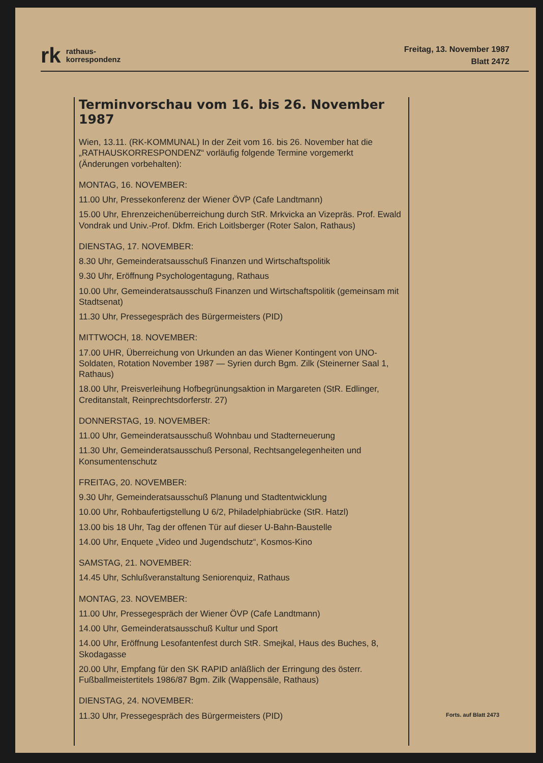rk rathaus-
korrespondenz
Freitag, 13. November 1987
Blatt 2472
Terminvorschau vom 16. bis 26. November 1987
Wien, 13.11. (RK-KOMMUNAL) In der Zeit vom 16. bis 26. November hat die „RATHAUSKORRESPONDENZ“ vorläufig folgende Termine vorgemerkt (Änderungen vorbehalten):
MONTAG, 16. NOVEMBER:
11.00 Uhr, Pressekonferenz der Wiener ÖVP (Cafe Landtmann)
15.00 Uhr, Ehrenzeichenüberreichung durch StR. Mrkvicka an Vizepräs. Prof. Ewald Vondrak und Univ.-Prof. Dkfm. Erich Loitlsberger (Roter Salon, Rathaus)
DIENSTAG, 17. NOVEMBER:
8.30 Uhr, Gemeinderatsausschuß Finanzen und Wirtschaftspolitik
9.30 Uhr, Eröffnung Psychologentagung, Rathaus
10.00 Uhr, Gemeinderatsausschuß Finanzen und Wirtschaftspolitik (gemeinsam mit Stadtsenat)
11.30 Uhr, Pressegespräch des Bürgermeisters (PID)
MITTWOCH, 18. NOVEMBER:
17.00 UHR, Überreichung von Urkunden an das Wiener Kontingent von UNO-Soldaten, Rotation November 1987 — Syrien durch Bgm. Zilk (Steinerner Saal 1, Rathaus)
18.00 Uhr, Preisverleihung Hofbegrünungsaktion in Margareten (StR. Edlinger, Creditanstalt, Reinprechtsdorferstr. 27)
DONNERSTAG, 19. NOVEMBER:
11.00 Uhr, Gemeinderatsausschuß Wohnbau und Stadterneuerung
11.30 Uhr, Gemeinderatsausschuß Personal, Rechtsangelegenheiten und Konsumentenschutz
FREITAG, 20. NOVEMBER:
9.30 Uhr, Gemeinderatsausschuß Planung und Stadtentwicklung
10.00 Uhr, Rohbaufertigstellung U 6/2, Philadelphiabrücke (StR. Hatzl)
13.00 bis 18 Uhr, Tag der offenen Tür auf dieser U-Bahn-Baustelle
14.00 Uhr, Enquete „Video und Jugendschutz“, Kosmos-Kino
SAMSTAG, 21. NOVEMBER:
14.45 Uhr, Schlußveranstaltung Seniorenquiz, Rathaus
MONTAG, 23. NOVEMBER:
11.00 Uhr, Pressegespräch der Wiener ÖVP (Cafe Landtmann)
14.00 Uhr, Gemeinderatsausschuß Kultur und Sport
14.00 Uhr, Eröffnung Lesofantenfest durch StR. Smejkal, Haus des Buches, 8, Skodagasse
20.00 Uhr, Empfang für den SK RAPID anläßlich der Erringung des österr. Fußballmeistertitels 1986/87 Bgm. Zilk (Wappensäle, Rathaus)
DIENSTAG, 24. NOVEMBER:
11.30 Uhr, Pressegespräch des Bürgermeisters (PID)
Forts. auf Blatt 2473